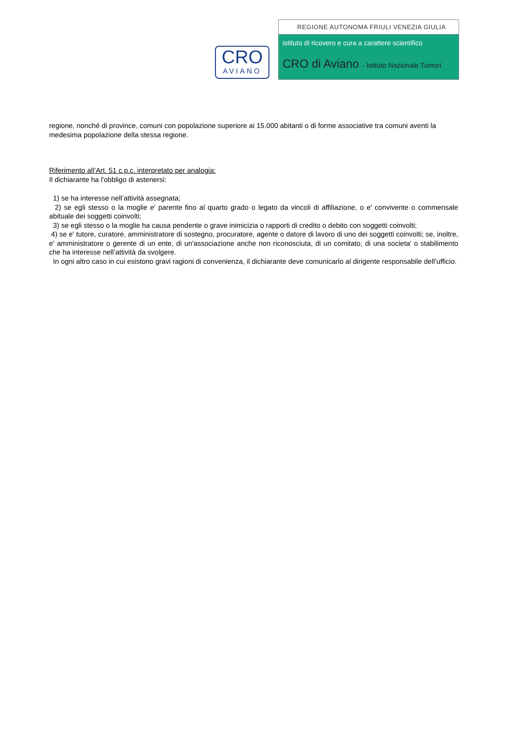CRO
AVIANO
REGIONE AUTONOMA FRIULI VENEZIA GIULIA
istituto di ricovero e cura a carattere scientifico
CRO di Aviano - Istituto Nazionale Tumori
regione, nonché di province, comuni con popolazione superiore ai 15.000 abitanti o di forme associative tra comuni aventi la medesima popolazione della stessa regione.
Riferimento all’Art. 51 c.p.c. interpretato per analogia:
Il dichiarante ha l'obbligo di astenersi:
1) se ha interesse nell’attività assegnata;
2) se egli stesso o la moglie e' parente fino al quarto grado o legato da vincoli di affiliazione, o e' convivente o commensale abituale dei soggetti coinvolti;
3) se egli stesso o la moglie ha causa pendente o grave inimicizia o rapporti di credito o debito con soggetti coinvolti;
4) se e' tutore, curatore, amministratore di sostegno, procuratore, agente o datore di lavoro di uno dei soggetti coinvolti; se, inoltre, e' amministratore o gerente di un ente, di un'associazione anche non riconosciuta, di un comitato, di una societa' o stabilimento che ha interesse nell’attività da svolgere.
In ogni altro caso in cui esistono gravi ragioni di convenienza, il dichiarante deve comunicarlo al dirigente responsabile dell’ufficio.